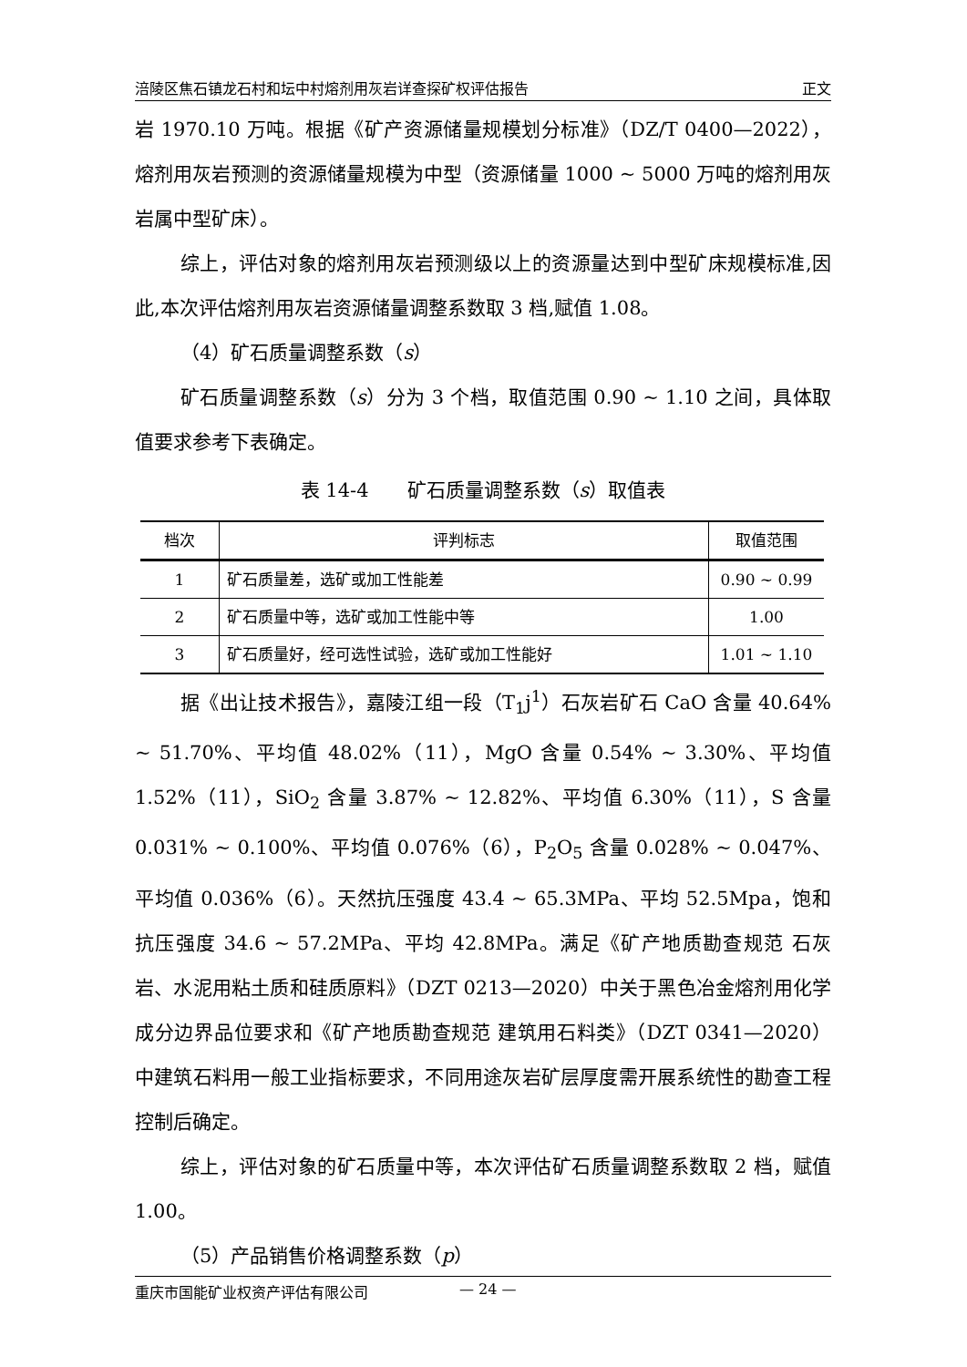涪陵区焦石镇龙石村和坛中村熔剂用灰岩详查探矿权评估报告 正文
岩 1970.10 万吨。根据《矿产资源储量规模划分标准》（DZ/T 0400—2022），熔剂用灰岩预测的资源储量规模为中型（资源储量 1000 ~ 5000 万吨的熔剂用灰岩属中型矿床）。
综上，评估对象的熔剂用灰岩预测级以上的资源量达到中型矿床规模标准,因此,本次评估熔剂用灰岩资源储量调整系数取 3 档,赋值 1.08。
（4）矿石质量调整系数（s）
矿石质量调整系数（s）分为 3 个档，取值范围 0.90 ~ 1.10 之间，具体取值要求参考下表确定。
表 14-4　　矿石质量调整系数（s）取值表
| 档次 | 评判标志 | 取值范围 |
| --- | --- | --- |
| 1 | 矿石质量差，选矿或加工性能差 | 0.90 ~ 0.99 |
| 2 | 矿石质量中等，选矿或加工性能中等 | 1.00 |
| 3 | 矿石质量好，经可选性试验，选矿或加工性能好 | 1.01 ~ 1.10 |
据《出让技术报告》，嘉陵江组一段（T<sub>1</sub>j<sup>1</sup>）石灰岩矿石 CaO 含量 40.64% ~ 51.70%、平均值 48.02%（11），MgO 含量 0.54% ~ 3.30%、平均值 1.52%（11），SiO<sub>2</sub> 含量 3.87% ~ 12.82%、平均值 6.30%（11），S 含量 0.031% ~ 0.100%、平均值 0.076%（6），P<sub>2</sub>O<sub>5</sub> 含量 0.028% ~ 0.047%、平均值 0.036%（6）。天然抗压强度 43.4 ~ 65.3MPa、平均 52.5Mpa，饱和抗压强度 34.6 ~ 57.2MPa、平均 42.8MPa。满足《矿产地质勘查规范 石灰岩、水泥用粘土质和硅质原料》（DZT 0213—2020）中关于黑色冶金熔剂用化学成分边界品位要求和《矿产地质勘查规范 建筑用石料类》（DZT 0341—2020）中建筑石料用一般工业指标要求，不同用途灰岩矿层厚度需开展系统性的勘查工程控制后确定。
综上，评估对象的矿石质量中等，本次评估矿石质量调整系数取 2 档，赋值 1.00。
（5）产品销售价格调整系数（p）
重庆市国能矿业权资产评估有限公司 — 24 —